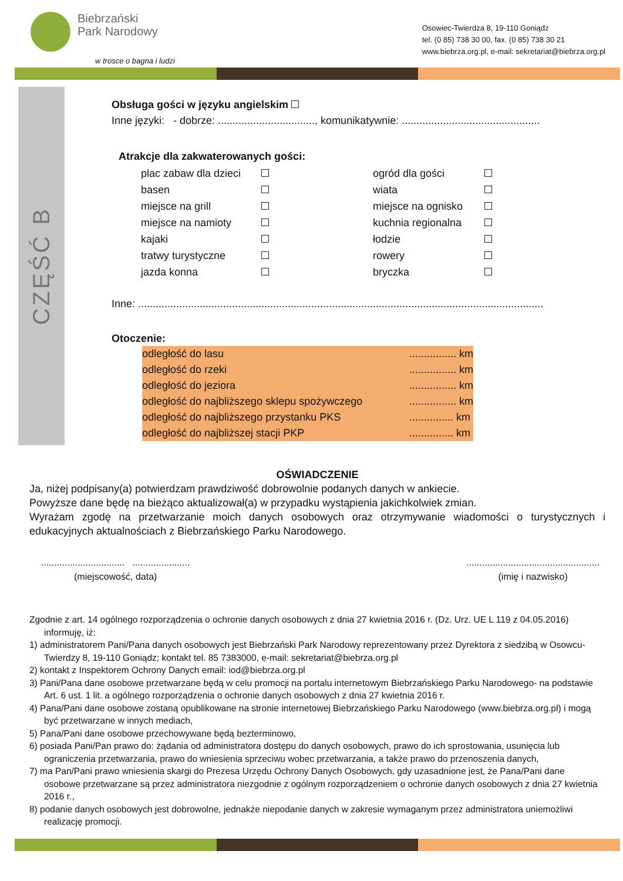Biebrzański
Park Narodowy
w trosce o bagna i ludzi
Osowiec-Twierdza 8, 19-110 Goniądz
tel. (0 85) 738 30 00, fax. (0 85) 738 30 21
www.biebrza.org.pl, e-mail: sekretariat@biebrza.org.pl
CZĘŚĆ B
Obsługa gości w języku angielskim
Inne języki: - dobrze: ................................., komunikatywnie: ...............................................
Atrakcje dla zakwaterowanych gości:
| plac zabaw dla dzieci | | ogród dla gości | |
| basen | | wiata | |
| miejsce na grill | | miejsce na ognisko | |
| miejsce na namioty | | kuchnia regionalna | |
| kajaki | | łodzie | |
| tratwy turystyczne | | rowery | |
| jazda konna | | bryczka | |
Inne: ..........................................................................................................................................
Otoczenie:
| odległość do lasu | ................ km |
| odległość do rzeki | ................ km |
| odległość do jeziora | ................ km |
| odległość do najbliższego sklepu spożywczego | ................ km |
| odległość do najbliższego przystanku PKS | ............... km |
| odległość do najbliższej stacji PKP | ............... km |
OŚWIADCZENIE
Ja, niżej podpisany(a) potwierdzam prawdziwość dobrowolnie podanych danych w ankiecie.
Powyższe dane będę na bieżąco aktualizował(a) w przypadku wystąpienia jakichkolwiek zmian.
Wyrażam zgodę na przetwarzanie moich danych osobowych oraz otrzymywanie wiadomości o turystycznych i edukacyjnych aktualnościach z Biebrzańskiego Parku Narodowego.
................................ ......................
(miejscowość, data)
...................................................
(imię i nazwisko)
Zgodnie z art. 14 ogólnego rozporządzenia o ochronie danych osobowych z dnia 27 kwietnia 2016 r. (Dz. Urz. UE L 119 z 04.05.2016) informuję, iż:
1) administratorem Pani/Pana danych osobowych jest Biebrzański Park Narodowy reprezentowany przez Dyrektora z siedzibą w Osowcu-Twierdzy 8, 19-110 Goniądz; kontakt tel. 85 7383000, e-mail: sekretariat@biebrza.org.pl
2) kontakt z Inspektorem Ochrony Danych email: iod@biebrza.org.pl
3) Pani/Pana dane osobowe przetwarzane będą w celu promocji na portalu internetowym Biebrzańskiego Parku Narodowego- na podstawie Art. 6 ust. 1 lit. a ogólnego rozporządzenia o ochronie danych osobowych z dnia 27 kwietnia 2016 r.
4) Pana/Pani dane osobowe zostaną opublikowane na stronie internetowej Biebrzańskiego Parku Narodowego (www.biebrza.org.pl) i mogą być przetwarzane w innych mediach,
5) Pana/Pani dane osobowe przechowywane będą bezterminowo,
6) posiada Pani/Pan prawo do: żądania od administratora dostępu do danych osobowych, prawo do ich sprostowania, usunięcia lub ograniczenia przetwarzania, prawo do wniesienia sprzeciwu wobec przetwarzania, a także prawo do przenoszenia danych,
7) ma Pan/Pani prawo wniesienia skargi do Prezesa Urzędu Ochrony Danych Osobowych, gdy uzasadnione jest, że Pana/Pani dane osobowe przetwarzane są przez administratora niezgodnie z ogólnym rozporządzeniem o ochronie danych osobowych z dnia 27 kwietnia 2016 r.,
8) podanie danych osobowych jest dobrowolne, jednakże niepodanie danych w zakresie wymaganym przez administratora uniemożliwi realizację promocji.